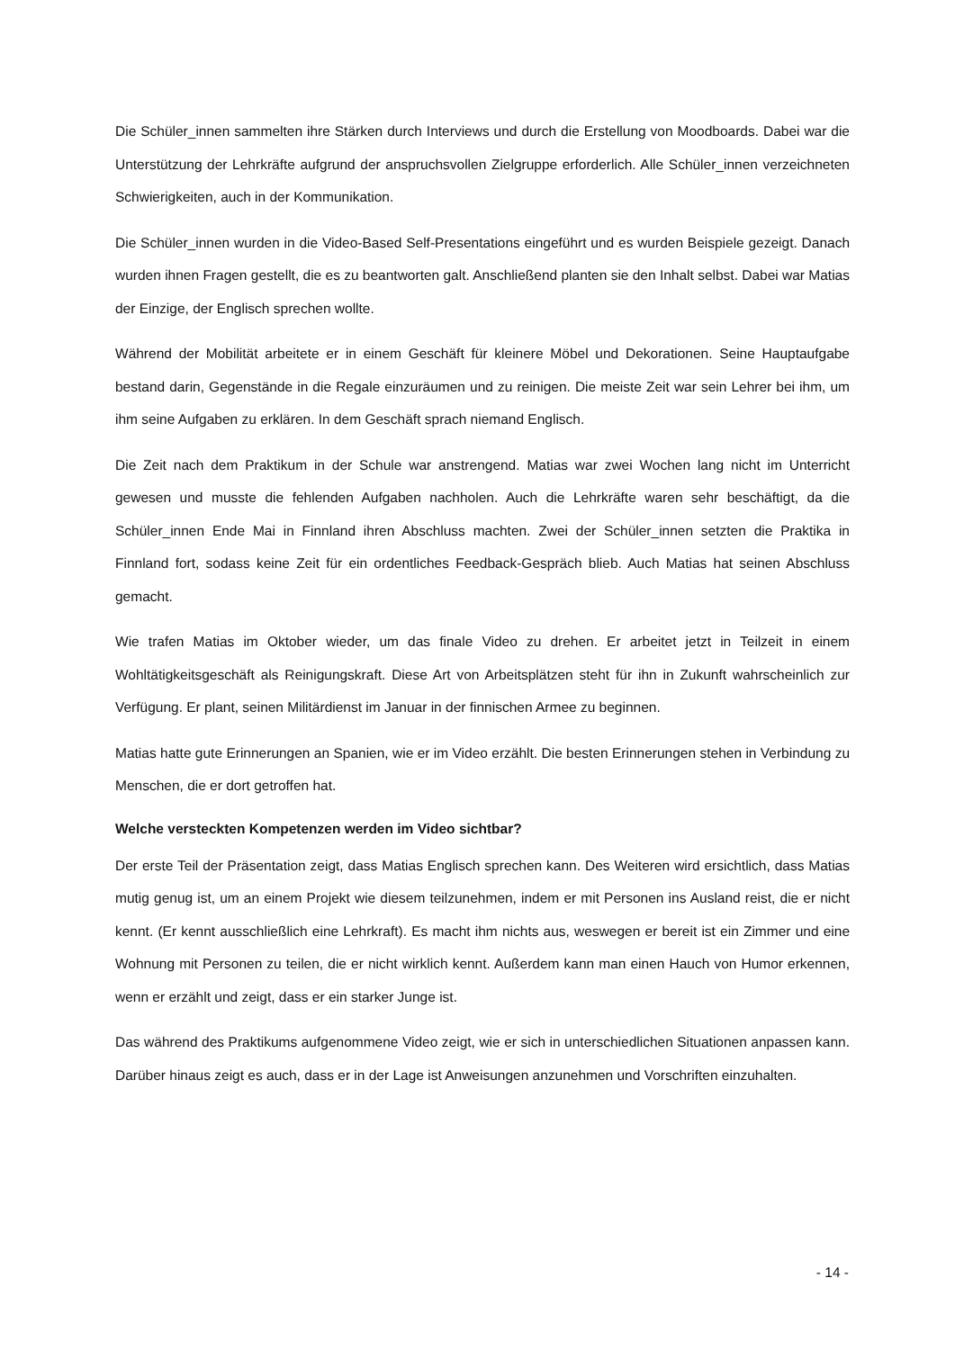Die Schüler_innen sammelten ihre Stärken durch Interviews und durch die Erstellung von Moodboards. Dabei war die Unterstützung der Lehrkräfte aufgrund der anspruchsvollen Zielgruppe erforderlich. Alle Schüler_innen verzeichneten Schwierigkeiten, auch in der Kommunikation.
Die Schüler_innen wurden in die Video-Based Self-Presentations eingeführt und es wurden Beispiele gezeigt. Danach wurden ihnen Fragen gestellt, die es zu beantworten galt. Anschließend planten sie den Inhalt selbst. Dabei war Matias der Einzige, der Englisch sprechen wollte.
Während der Mobilität arbeitete er in einem Geschäft für kleinere Möbel und Dekorationen. Seine Hauptaufgabe bestand darin, Gegenstände in die Regale einzuräumen und zu reinigen. Die meiste Zeit war sein Lehrer bei ihm, um ihm seine Aufgaben zu erklären. In dem Geschäft sprach niemand Englisch.
Die Zeit nach dem Praktikum in der Schule war anstrengend. Matias war zwei Wochen lang nicht im Unterricht gewesen und musste die fehlenden Aufgaben nachholen. Auch die Lehrkräfte waren sehr beschäftigt, da die Schüler_innen Ende Mai in Finnland ihren Abschluss machten. Zwei der Schüler_innen setzten die Praktika in Finnland fort, sodass keine Zeit für ein ordentliches Feedback-Gespräch blieb. Auch Matias hat seinen Abschluss gemacht.
Wie trafen Matias im Oktober wieder, um das finale Video zu drehen. Er arbeitet jetzt in Teilzeit in einem Wohltätigkeitsgeschäft als Reinigungskraft. Diese Art von Arbeitsplätzen steht für ihn in Zukunft wahrscheinlich zur Verfügung. Er plant, seinen Militärdienst im Januar in der finnischen Armee zu beginnen.
Matias hatte gute Erinnerungen an Spanien, wie er im Video erzählt. Die besten Erinnerungen stehen in Verbindung zu Menschen, die er dort getroffen hat.
Welche versteckten Kompetenzen werden im Video sichtbar?
Der erste Teil der Präsentation zeigt, dass Matias Englisch sprechen kann. Des Weiteren wird ersichtlich, dass Matias mutig genug ist, um an einem Projekt wie diesem teilzunehmen, indem er mit Personen ins Ausland reist, die er nicht kennt. (Er kennt ausschließlich eine Lehrkraft). Es macht ihm nichts aus, weswegen er bereit ist ein Zimmer und eine Wohnung mit Personen zu teilen, die er nicht wirklich kennt. Außerdem kann man einen Hauch von Humor erkennen, wenn er erzählt und zeigt, dass er ein starker Junge ist.
Das während des Praktikums aufgenommene Video zeigt, wie er sich in unterschiedlichen Situationen anpassen kann. Darüber hinaus zeigt es auch, dass er in der Lage ist Anweisungen anzunehmen und Vorschriften einzuhalten.
- 14 -